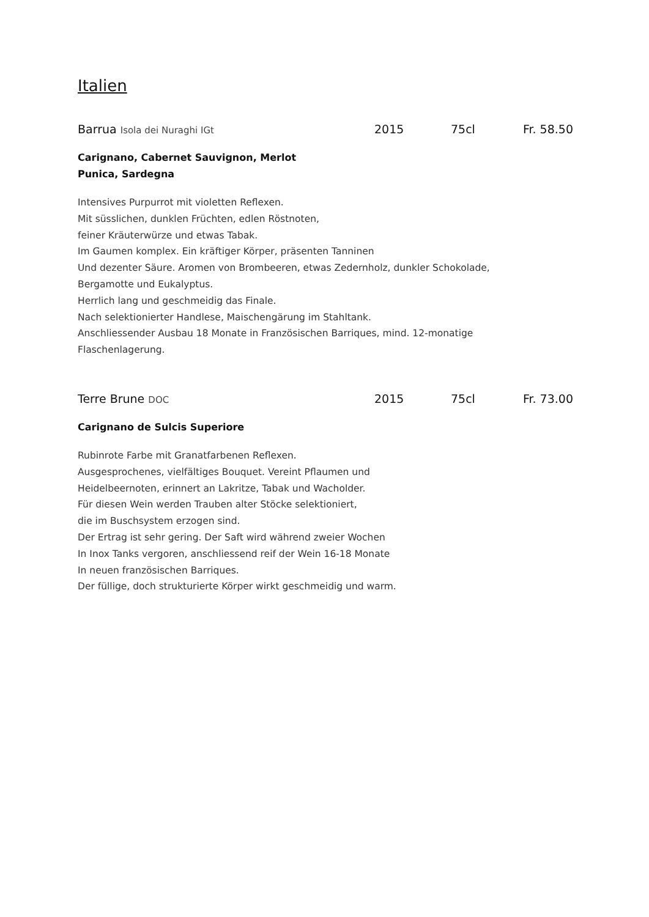Italien
Barrua Isola dei Nuraghi IGt 2015 75cl Fr. 58.50
Carignano, Cabernet Sauvignon, Merlot
Punica, Sardegna
Intensives Purpurrot mit violetten Reflexen.
Mit süsslichen, dunklen Früchten, edlen Röstnoten,
feiner Kräuterwürze und etwas Tabak.
Im Gaumen komplex. Ein kräftiger Körper, präsenten Tanninen
Und dezenter Säure. Aromen von Brombeeren, etwas Zedernholz, dunkler Schokolade,
Bergamotte und Eukalyptus.
Herrlich lang und geschmeidig das Finale.
Nach selektionierter Handlese, Maischengärung im Stahltank.
Anschliessender Ausbau 18 Monate in Französischen Barriques, mind. 12-monatige
Flaschenlagerung.
Terre Brune DOC 2015 75cl Fr. 73.00
Carignano de Sulcis Superiore
Rubinrote Farbe mit Granatfarbenen Reflexen.
Ausgesprochenes, vielfältiges Bouquet. Vereint Pflaumen und
Heidelbeernoten, erinnert an Lakritze, Tabak und Wacholder.
Für diesen Wein werden Trauben alter Stöcke selektioniert,
die im Buschsystem erzogen sind.
Der Ertrag ist sehr gering. Der Saft wird während zweier Wochen
In Inox Tanks vergoren, anschliessend reif der Wein 16-18 Monate
In neuen französischen Barriques.
Der füllige, doch strukturierte Körper wirkt geschmeidig und warm.